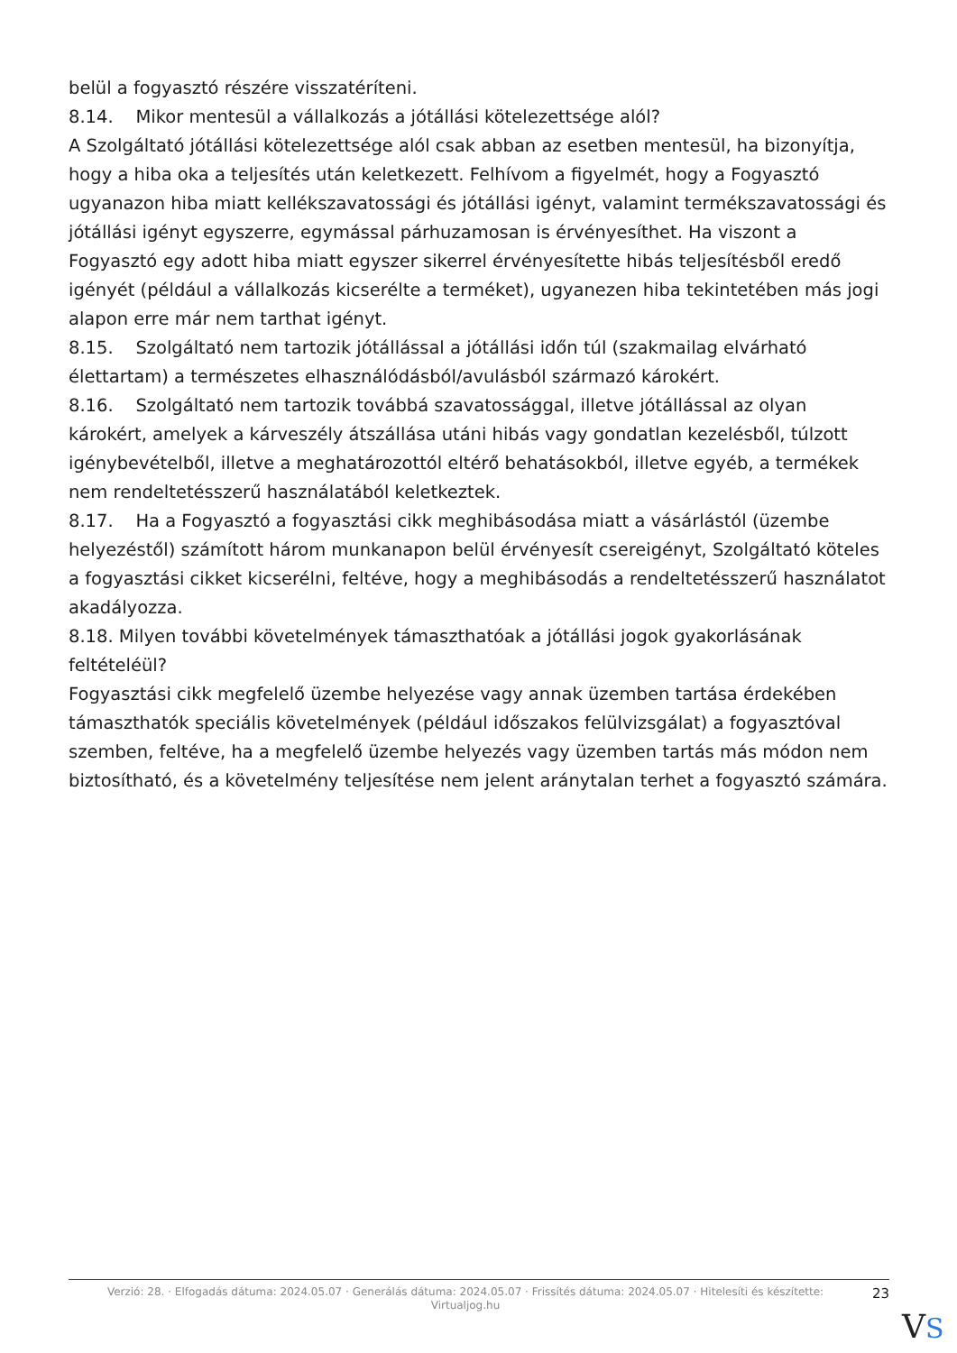belül a fogyasztó részére visszatéríteni.
8.14. Mikor mentesül a vállalkozás a jótállási kötelezettsége alól?
A Szolgáltató jótállási kötelezettsége alól csak abban az esetben mentesül, ha bizonyítja, hogy a hiba oka a teljesítés után keletkezett. Felhívom a figyelmét, hogy a Fogyasztó ugyanazon hiba miatt kellékszavatossági és jótállási igényt, valamint termékszavatossági és jótállási igényt egyszerre, egymással párhuzamosan is érvényesíthet. Ha viszont a Fogyasztó egy adott hiba miatt egyszer sikerrel érvényesítette hibás teljesítésből eredő igényét (például a vállalkozás kicserélte a terméket), ugyanezen hiba tekintetében más jogi alapon erre már nem tarthat igényt.
8.15. Szolgáltató nem tartozik jótállással a jótállási időn túl (szakmailag elvárható élettartam) a természetes elhasználódásból/avulásból származó károkért.
8.16. Szolgáltató nem tartozik továbbá szavatossággal, illetve jótállással az olyan károkért, amelyek a kárveszély átszállása utáni hibás vagy gondatlan kezelésből, túlzott igénybevételből, illetve a meghatározottól eltérő behatásokból, illetve egyéb, a termékek nem rendeltetésszerű használatából keletkeztek.
8.17. Ha a Fogyasztó a fogyasztási cikk meghibásodása miatt a vásárlástól (üzembe helyezéstől) számított három munkanapon belül érvényesít csereigényt, Szolgáltató köteles a fogyasztási cikket kicserélni, feltéve, hogy a meghibásodás a rendeltetésszerű használatot akadályozza.
8.18. Milyen további követelmények támaszthatóak a jótállási jogok gyakorlásának feltételéül?
Fogyasztási cikk megfelelő üzembe helyezése vagy annak üzemben tartása érdekében támaszthatók speciális követelmények (például időszakos felülvizsgálat) a fogyasztóval szemben, feltéve, ha a megfelelő üzembe helyezés vagy üzemben tartás más módon nem biztosítható, és a követelmény teljesítése nem jelent aránytalan terhet a fogyasztó számára.
Verzió: 28. · Elfogadás dátuma: 2024.05.07 · Generálás dátuma: 2024.05.07 · Frissítés dátuma: 2024.05.07 · Hitelesíti és készítette: Virtualjog.hu
23
VS